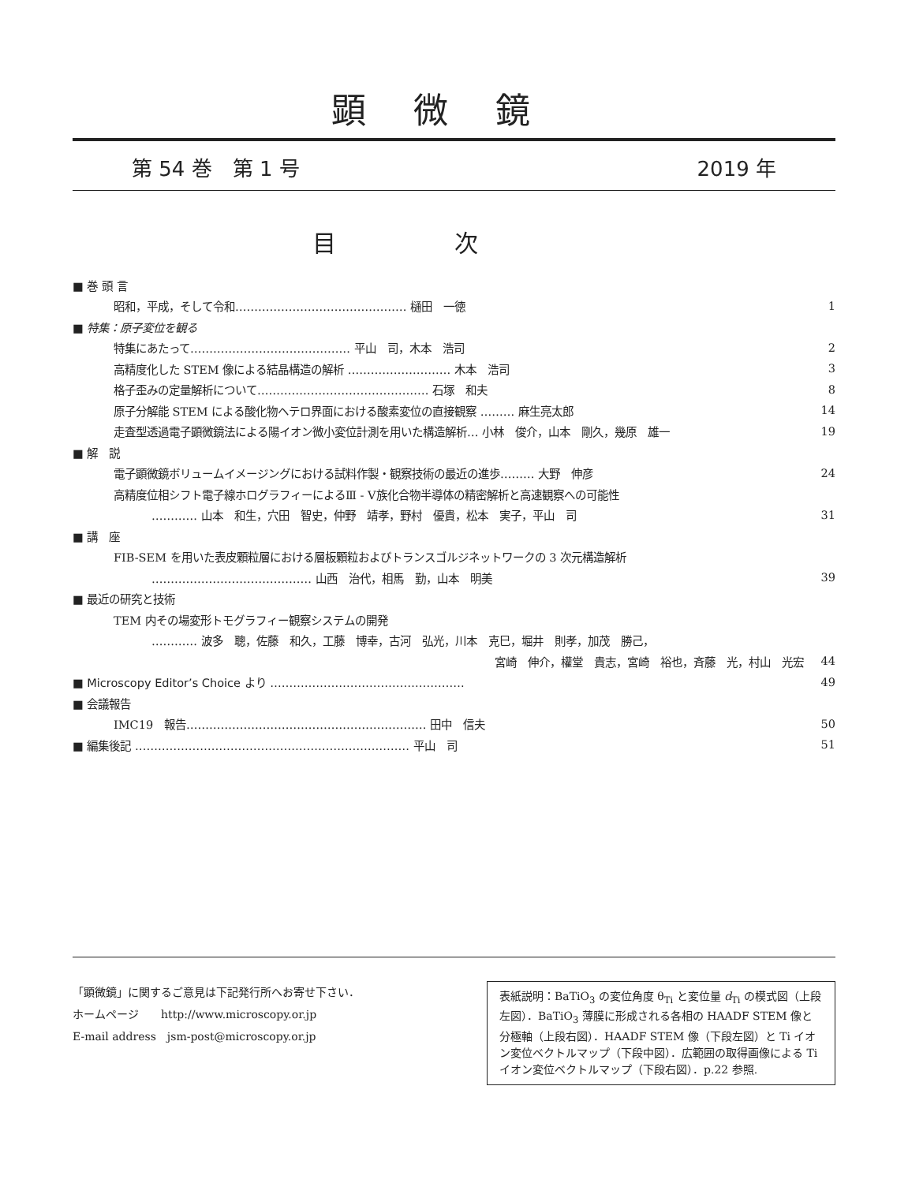顕微鏡
第 54 巻　第 1 号 2019 年
目次
| ■ 巻 頭 言 | |
| 昭和，平成，そして令和……………………………………… 樋田 一徳 | 1 |
| ■ 特集：原子変位を観る | |
| 特集にあたって…………………………………… 平山 司，木本 浩司 | 2 |
| 高精度化した STEM 像による結晶構造の解析 ……………………… 木本 浩司 | 3 |
| 格子歪みの定量解析について……………………………………… 石塚 和夫 | 8 |
| 原子分解能 STEM による酸化物ヘテロ界面における酸素変位の直接観察 ……… 麻生亮太郎 | 14 |
| 走査型透過電子顕微鏡法による陽イオン微小変位計測を用いた構造解析… 小林 俊介，山本 剛久，幾原 雄一 | 19 |
| ■ 解 説 | |
| 電子顕微鏡ボリュームイメージングにおける試料作製・観察技術の最近の進歩……… 大野 伸彦 | 24 |
| 高精度位相シフト電子線ホログラフィーによるⅢ - Ⅴ族化合物半導体の精密解析と高速観察への可能性 | |
| ………… 山本 和生，穴田 智史，仲野 靖孝，野村 優貴，松本 実子，平山 司 | 31 |
| ■ 講 座 | |
| FIB-SEM を用いた表皮顆粒層における層板顆粒およびトランスゴルジネットワークの 3 次元構造解析 | |
| …………………………………… 山西 治代，相馬 勤，山本 明美 | 39 |
| ■ 最近の研究と技術 | |
| TEM 内その場変形トモグラフィー観察システムの開発 | |
| ………… 波多 聰，佐藤 和久，工藤 博幸，古河 弘光，川本 克巳，堀井 則孝，加茂 勝己， | |
| 宮崎 伸介，權堂 貴志，宮崎 裕也，斉藤 光，村山 光宏 | 44 |
| ■ Microscopy Editor’s Choice より …………………………………………… | 49 |
| ■ 会議報告 | |
| IMC19 報告……………………………………………………… 田中 信夫 | 50 |
| ■ 編集後記 ……………………………………………………………… 平山 司 | 51 |
「顕微鏡」に関するご意見は下記発行所へお寄せ下さい．
ホームページ　　http://www.microscopy.or.jp
E-mail address　jsm-post@microscopy.or.jp
表紙説明：BaTiO<sub>3</sub> の変位角度 θ<sub>Ti</sub> と変位量 d<sub>Ti</sub> の模式図（上段左図）．BaTiO<sub>3</sub> 薄膜に形成される各相の HAADF STEM 像と分極軸（上段右図）．HAADF STEM 像（下段左図）と Ti イオン変位ベクトルマップ（下段中図）．広範囲の取得画像による Ti イオン変位ベクトルマップ（下段右図）．p.22 参照.